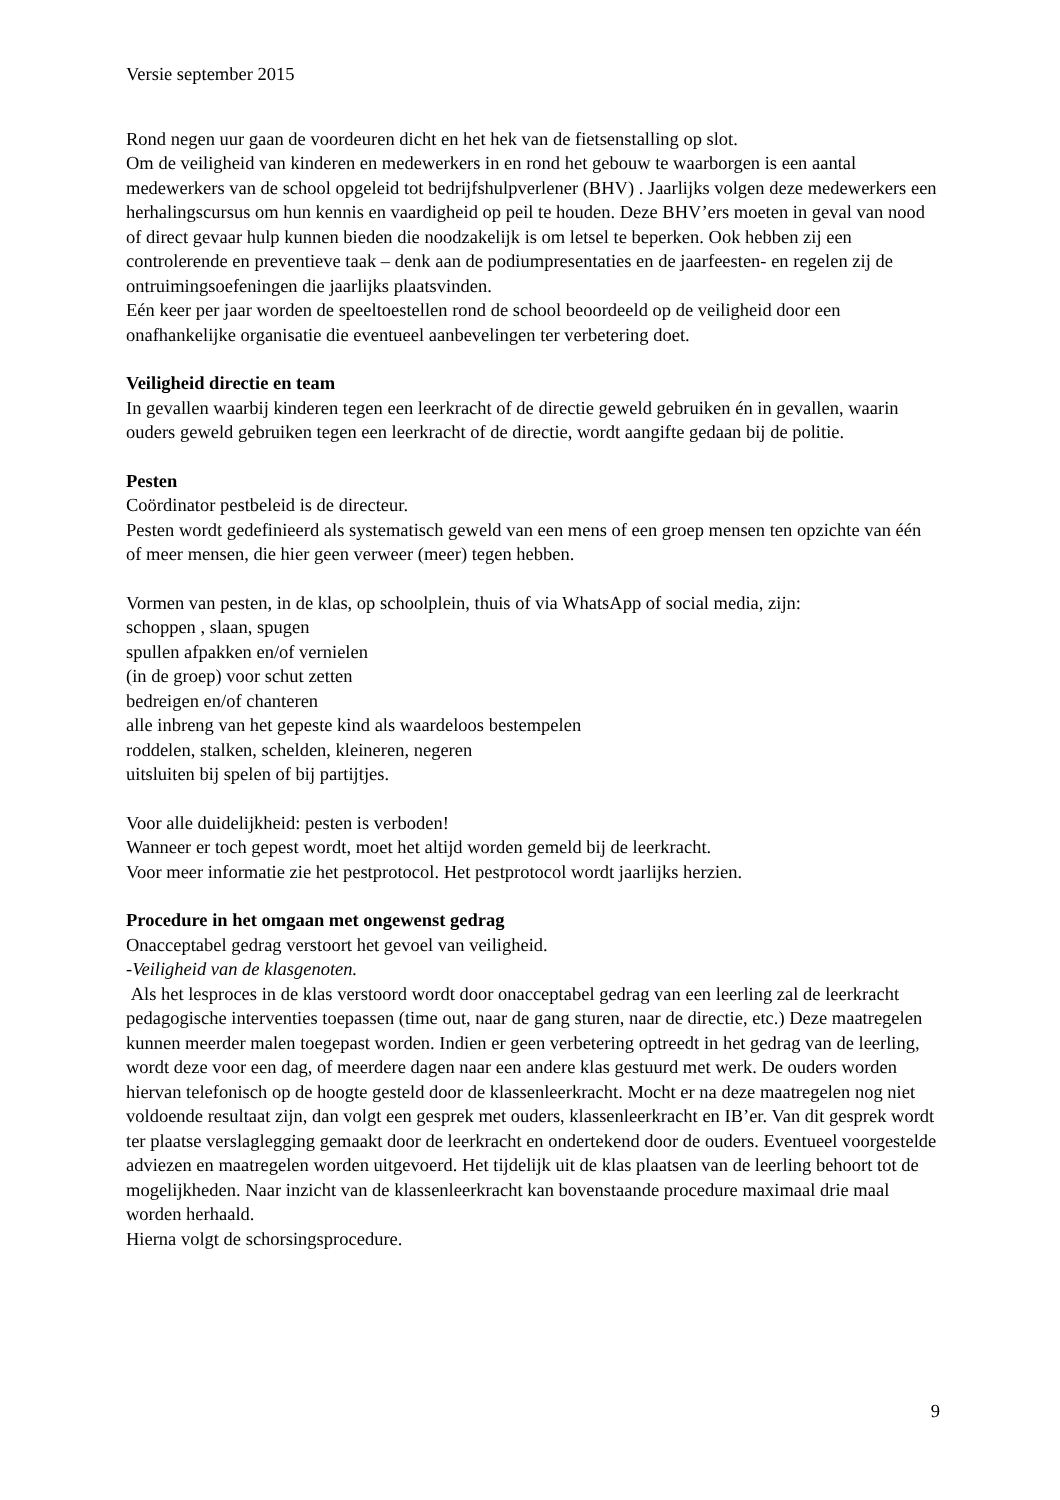Versie september 2015
Rond negen uur gaan de voordeuren dicht en het hek van de fietsenstalling op slot.
Om de veiligheid van kinderen en medewerkers in en rond het gebouw te waarborgen is een aantal medewerkers van de school opgeleid tot bedrijfshulpverlener (BHV) . Jaarlijks volgen deze medewerkers een herhalingscursus om hun kennis en vaardigheid op peil te houden. Deze BHV’ers moeten in geval van nood of direct gevaar hulp kunnen bieden die noodzakelijk is om letsel te beperken. Ook hebben zij een controlerende en preventieve taak – denk aan de podiumpresentaties en de jaarfeesten- en regelen zij de ontruimingsoefeningen die jaarlijks plaatsvinden.
Eén keer per jaar worden de speeltoestellen rond de school beoordeeld op de veiligheid door een onafhankelijke organisatie die eventueel aanbevelingen ter verbetering doet.
Veiligheid directie en team
In gevallen waarbij kinderen tegen een leerkracht of de directie geweld gebruiken én in gevallen, waarin ouders geweld gebruiken tegen een leerkracht of de directie, wordt aangifte gedaan bij de politie.
Pesten
Coördinator pestbeleid is de directeur.
Pesten wordt gedefinieerd als systematisch geweld van een mens of een groep mensen ten opzichte van één of meer mensen, die hier geen verweer (meer) tegen hebben.
Vormen van pesten, in de klas, op schoolplein, thuis of via WhatsApp of social media, zijn:
schoppen , slaan, spugen
spullen afpakken en/of vernielen
(in de groep) voor schut zetten
bedreigen en/of chanteren
alle inbreng van het gepeste kind als waardeloos bestempelen
roddelen, stalken, schelden, kleineren, negeren
uitsluiten bij spelen of bij partijtjes.
Voor alle duidelijkheid: pesten is verboden!
Wanneer er toch gepest wordt, moet het altijd worden gemeld bij de leerkracht.
Voor meer informatie zie het pestprotocol. Het pestprotocol wordt jaarlijks herzien.
Procedure in het omgaan met ongewenst gedrag
Onacceptabel gedrag verstoort het gevoel van veiligheid.
-Veiligheid van de klasgenoten.
Als het lesproces in de klas verstoord wordt door onacceptabel gedrag van een leerling zal de leerkracht pedagogische interventies toepassen (time out, naar de gang sturen, naar de directie, etc.) Deze maatregelen kunnen meerder malen toegepast worden. Indien er geen verbetering optreedt in het gedrag van de leerling, wordt deze voor een dag, of meerdere dagen naar een andere klas gestuurd met werk. De ouders worden hiervan telefonisch op de hoogte gesteld door de klassenleerkracht. Mocht er na deze maatregelen nog niet voldoende resultaat zijn, dan volgt een gesprek met ouders, klassenleerkracht en IB’er. Van dit gesprek wordt ter plaatse verslaglegging gemaakt door de leerkracht en ondertekend door de ouders. Eventueel voorgestelde adviezen en maatregelen worden uitgevoerd. Het tijdelijk uit de klas plaatsen van de leerling behoort tot de mogelijkheden. Naar inzicht van de klassenleerkracht kan bovenstaande procedure maximaal drie maal worden herhaald.
Hierna volgt de schorsingsprocedure.
9